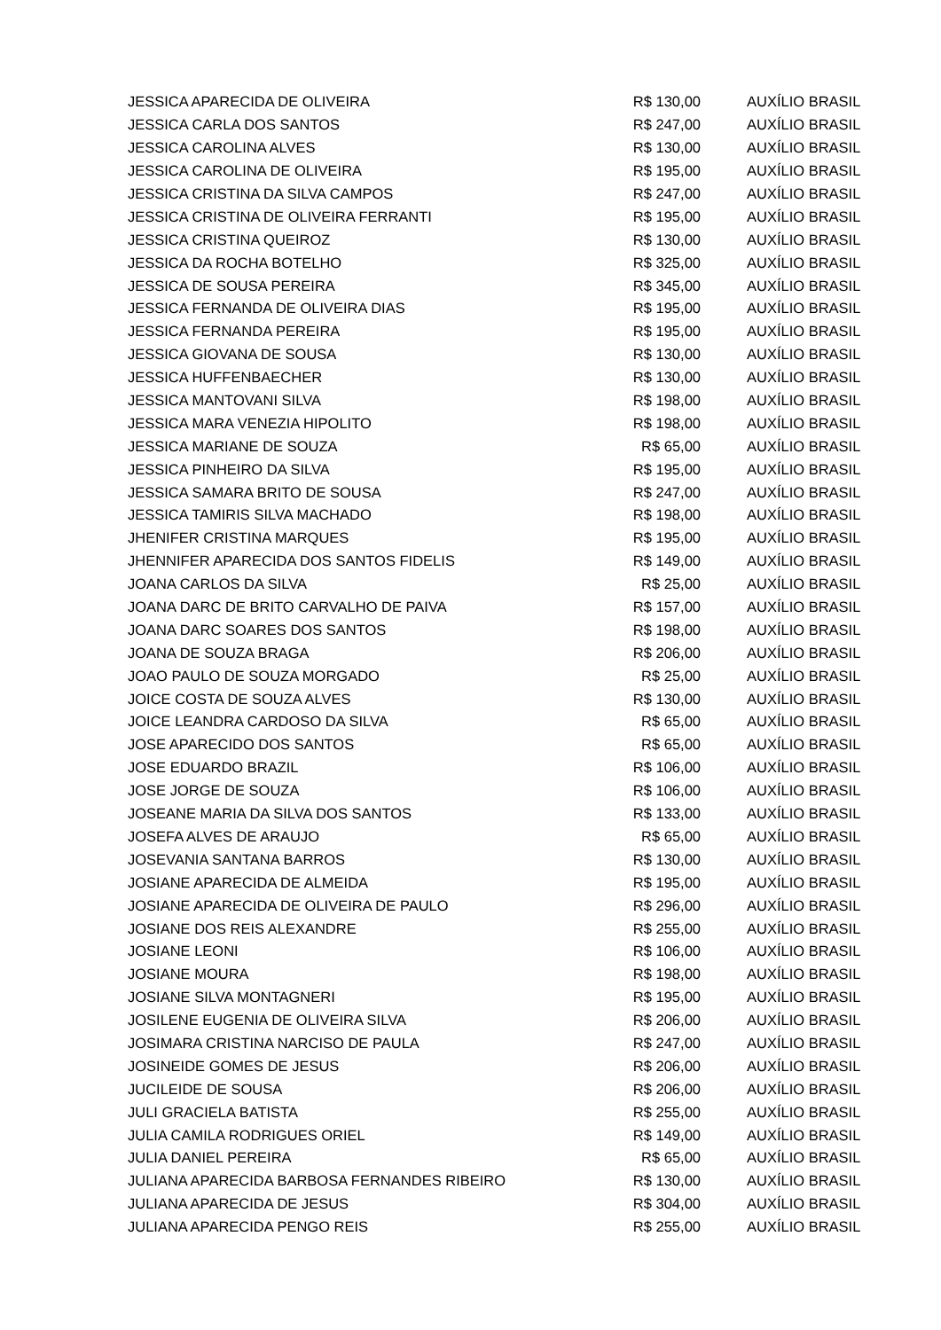| JESSICA APARECIDA DE OLIVEIRA | R$ 130,00 | AUXÍLIO BRASIL |
| JESSICA CARLA DOS SANTOS | R$ 247,00 | AUXÍLIO BRASIL |
| JESSICA CAROLINA ALVES | R$ 130,00 | AUXÍLIO BRASIL |
| JESSICA CAROLINA DE OLIVEIRA | R$ 195,00 | AUXÍLIO BRASIL |
| JESSICA CRISTINA DA SILVA CAMPOS | R$ 247,00 | AUXÍLIO BRASIL |
| JESSICA CRISTINA DE OLIVEIRA FERRANTI | R$ 195,00 | AUXÍLIO BRASIL |
| JESSICA CRISTINA QUEIROZ | R$ 130,00 | AUXÍLIO BRASIL |
| JESSICA DA ROCHA BOTELHO | R$ 325,00 | AUXÍLIO BRASIL |
| JESSICA DE SOUSA PEREIRA | R$ 345,00 | AUXÍLIO BRASIL |
| JESSICA FERNANDA DE OLIVEIRA DIAS | R$ 195,00 | AUXÍLIO BRASIL |
| JESSICA FERNANDA PEREIRA | R$ 195,00 | AUXÍLIO BRASIL |
| JESSICA GIOVANA DE SOUSA | R$ 130,00 | AUXÍLIO BRASIL |
| JESSICA HUFFENBAECHER | R$ 130,00 | AUXÍLIO BRASIL |
| JESSICA MANTOVANI SILVA | R$ 198,00 | AUXÍLIO BRASIL |
| JESSICA MARA VENEZIA HIPOLITO | R$ 198,00 | AUXÍLIO BRASIL |
| JESSICA MARIANE DE SOUZA | R$ 65,00 | AUXÍLIO BRASIL |
| JESSICA PINHEIRO DA SILVA | R$ 195,00 | AUXÍLIO BRASIL |
| JESSICA SAMARA BRITO DE SOUSA | R$ 247,00 | AUXÍLIO BRASIL |
| JESSICA TAMIRIS SILVA MACHADO | R$ 198,00 | AUXÍLIO BRASIL |
| JHENIFER CRISTINA MARQUES | R$ 195,00 | AUXÍLIO BRASIL |
| JHENNIFER APARECIDA DOS SANTOS FIDELIS | R$ 149,00 | AUXÍLIO BRASIL |
| JOANA CARLOS DA SILVA | R$ 25,00 | AUXÍLIO BRASIL |
| JOANA DARC DE BRITO CARVALHO DE PAIVA | R$ 157,00 | AUXÍLIO BRASIL |
| JOANA DARC SOARES DOS SANTOS | R$ 198,00 | AUXÍLIO BRASIL |
| JOANA DE SOUZA BRAGA | R$ 206,00 | AUXÍLIO BRASIL |
| JOAO PAULO DE SOUZA MORGADO | R$ 25,00 | AUXÍLIO BRASIL |
| JOICE COSTA DE SOUZA ALVES | R$ 130,00 | AUXÍLIO BRASIL |
| JOICE LEANDRA CARDOSO DA SILVA | R$ 65,00 | AUXÍLIO BRASIL |
| JOSE APARECIDO DOS SANTOS | R$ 65,00 | AUXÍLIO BRASIL |
| JOSE EDUARDO BRAZIL | R$ 106,00 | AUXÍLIO BRASIL |
| JOSE JORGE DE SOUZA | R$ 106,00 | AUXÍLIO BRASIL |
| JOSEANE MARIA DA SILVA DOS SANTOS | R$ 133,00 | AUXÍLIO BRASIL |
| JOSEFA ALVES DE ARAUJO | R$ 65,00 | AUXÍLIO BRASIL |
| JOSEVANIA SANTANA BARROS | R$ 130,00 | AUXÍLIO BRASIL |
| JOSIANE APARECIDA DE ALMEIDA | R$ 195,00 | AUXÍLIO BRASIL |
| JOSIANE APARECIDA DE OLIVEIRA DE PAULO | R$ 296,00 | AUXÍLIO BRASIL |
| JOSIANE DOS REIS ALEXANDRE | R$ 255,00 | AUXÍLIO BRASIL |
| JOSIANE LEONI | R$ 106,00 | AUXÍLIO BRASIL |
| JOSIANE MOURA | R$ 198,00 | AUXÍLIO BRASIL |
| JOSIANE SILVA MONTAGNERI | R$ 195,00 | AUXÍLIO BRASIL |
| JOSILENE EUGENIA DE OLIVEIRA SILVA | R$ 206,00 | AUXÍLIO BRASIL |
| JOSIMARA CRISTINA NARCISO DE PAULA | R$ 247,00 | AUXÍLIO BRASIL |
| JOSINEIDE GOMES DE JESUS | R$ 206,00 | AUXÍLIO BRASIL |
| JUCILEIDE DE SOUSA | R$ 206,00 | AUXÍLIO BRASIL |
| JULI GRACIELA BATISTA | R$ 255,00 | AUXÍLIO BRASIL |
| JULIA CAMILA RODRIGUES ORIEL | R$ 149,00 | AUXÍLIO BRASIL |
| JULIA DANIEL PEREIRA | R$ 65,00 | AUXÍLIO BRASIL |
| JULIANA APARECIDA BARBOSA FERNANDES RIBEIRO | R$ 130,00 | AUXÍLIO BRASIL |
| JULIANA APARECIDA DE JESUS | R$ 304,00 | AUXÍLIO BRASIL |
| JULIANA APARECIDA PENGO REIS | R$ 255,00 | AUXÍLIO BRASIL |